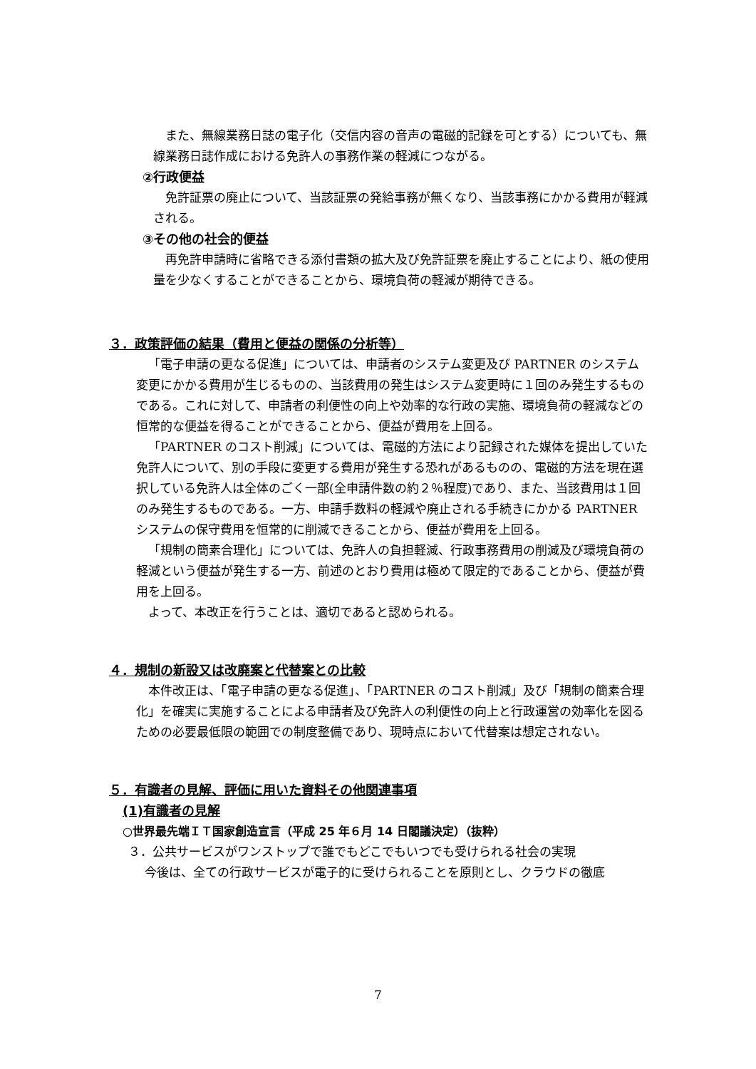また、無線業務日誌の電子化（交信内容の音声の電磁的記録を可とする）についても、無線業務日誌作成における免許人の事務作業の軽減につながる。
②行政便益
免許証票の廃止について、当該証票の発給事務が無くなり、当該事務にかかる費用が軽減される。
③その他の社会的便益
再免許申請時に省略できる添付書類の拡大及び免許証票を廃止することにより、紙の使用量を少なくすることができることから、環境負荷の軽減が期待できる。
３．政策評価の結果（費用と便益の関係の分析等）
「電子申請の更なる促進」については、申請者のシステム変更及び PARTNER のシステム変更にかかる費用が生じるものの、当該費用の発生はシステム変更時に１回のみ発生するものである。これに対して、申請者の利便性の向上や効率的な行政の実施、環境負荷の軽減などの恒常的な便益を得ることができることから、便益が費用を上回る。
「PARTNER のコスト削減」については、電磁的方法により記録された媒体を提出していた免許人について、別の手段に変更する費用が発生する恐れがあるものの、電磁的方法を現在選択している免許人は全体のごく一部(全申請件数の約２％程度)であり、また、当該費用は１回のみ発生するものである。一方、申請手数料の軽減や廃止される手続きにかかる PARTNER システムの保守費用を恒常的に削減できることから、便益が費用を上回る。
「規制の簡素合理化」については、免許人の負担軽減、行政事務費用の削減及び環境負荷の軽減という便益が発生する一方、前述のとおり費用は極めて限定的であることから、便益が費用を上回る。
よって、本改正を行うことは、適切であると認められる。
４．規制の新設又は改廃案と代替案との比較
本件改正は、「電子申請の更なる促進」、「PARTNER のコスト削減」及び「規制の簡素合理化」を確実に実施することによる申請者及び免許人の利便性の向上と行政運営の効率化を図るための必要最低限の範囲での制度整備であり、現時点において代替案は想定されない。
５．有識者の見解、評価に用いた資料その他関連事項
(1)有識者の見解
○世界最先端ＩＴ国家創造宣言（平成 25 年６月 14 日閣議決定）（抜粋）
３．公共サービスがワンストップで誰でもどこでもいつでも受けられる社会の実現
今後は、全ての行政サービスが電子的に受けられることを原則とし、クラウドの徹底
7